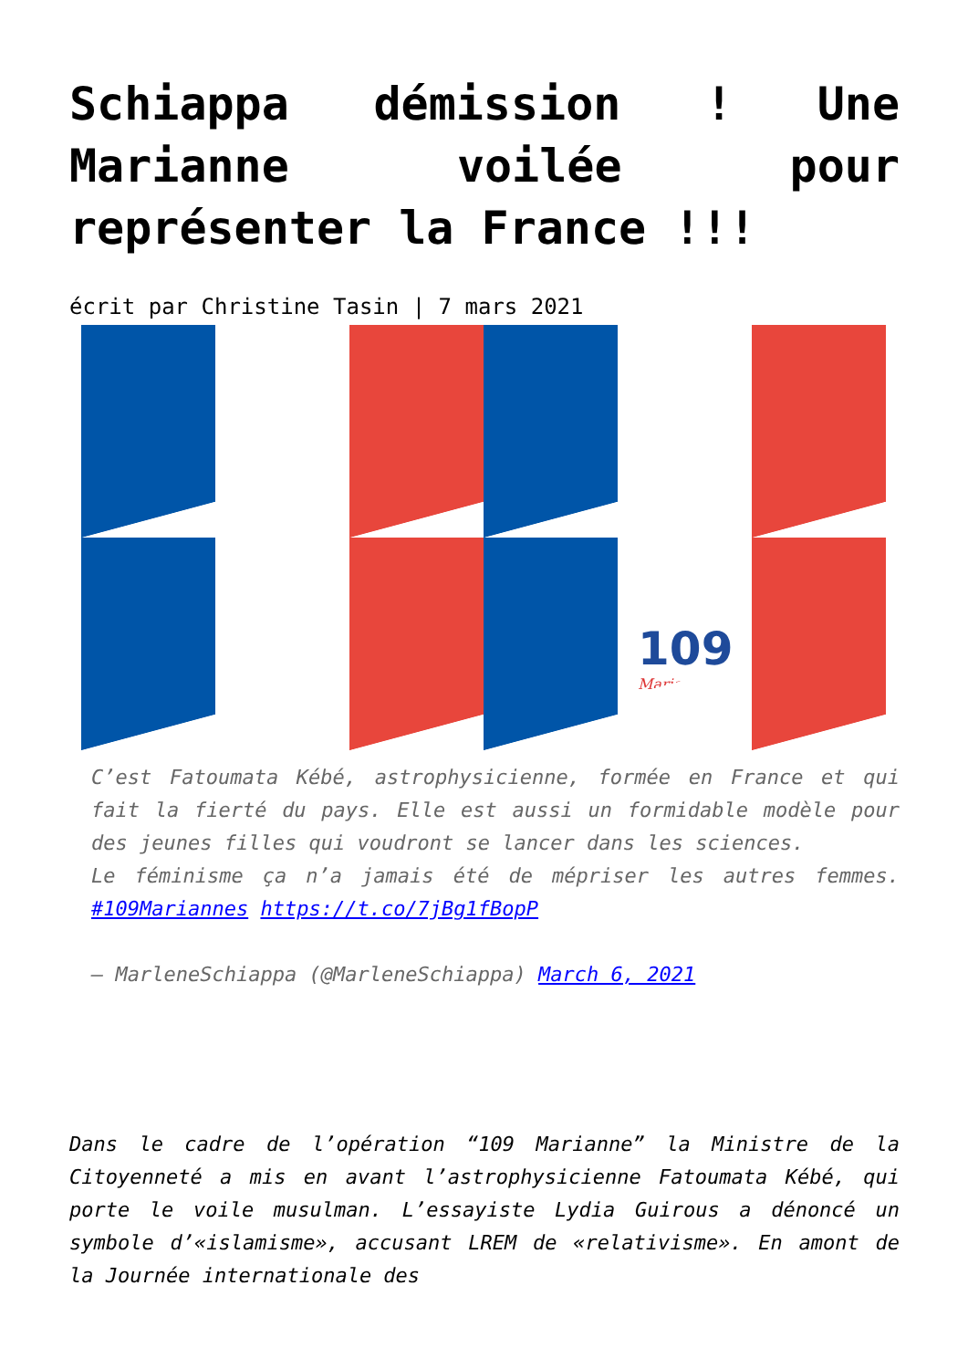Schiappa démission ! Une Marianne voilée pour représenter la France !!!
écrit par Christine Tasin | 7 mars 2021
109
Mariannes
C’est Fatoumata Kébé, astrophysicienne, formée en France et qui fait la fierté du pays. Elle est aussi un formidable modèle pour des jeunes filles qui voudront se lancer dans les sciences.
Le féminisme ça n’a jamais été de mépriser les autres femmes. #109Mariannes https://t.co/7jBg1fBopP
— MarleneSchiappa (@MarleneSchiappa) March 6, 2021
Dans le cadre de l’opération “109 Marianne” la Ministre de la Citoyenneté a mis en avant l’astrophysicienne Fatoumata Kébé, qui porte le voile musulman. L’essayiste Lydia Guirous a dénoncé un symbole d’«islamisme», accusant LREM de «relativisme». En amont de la Journée internationale des